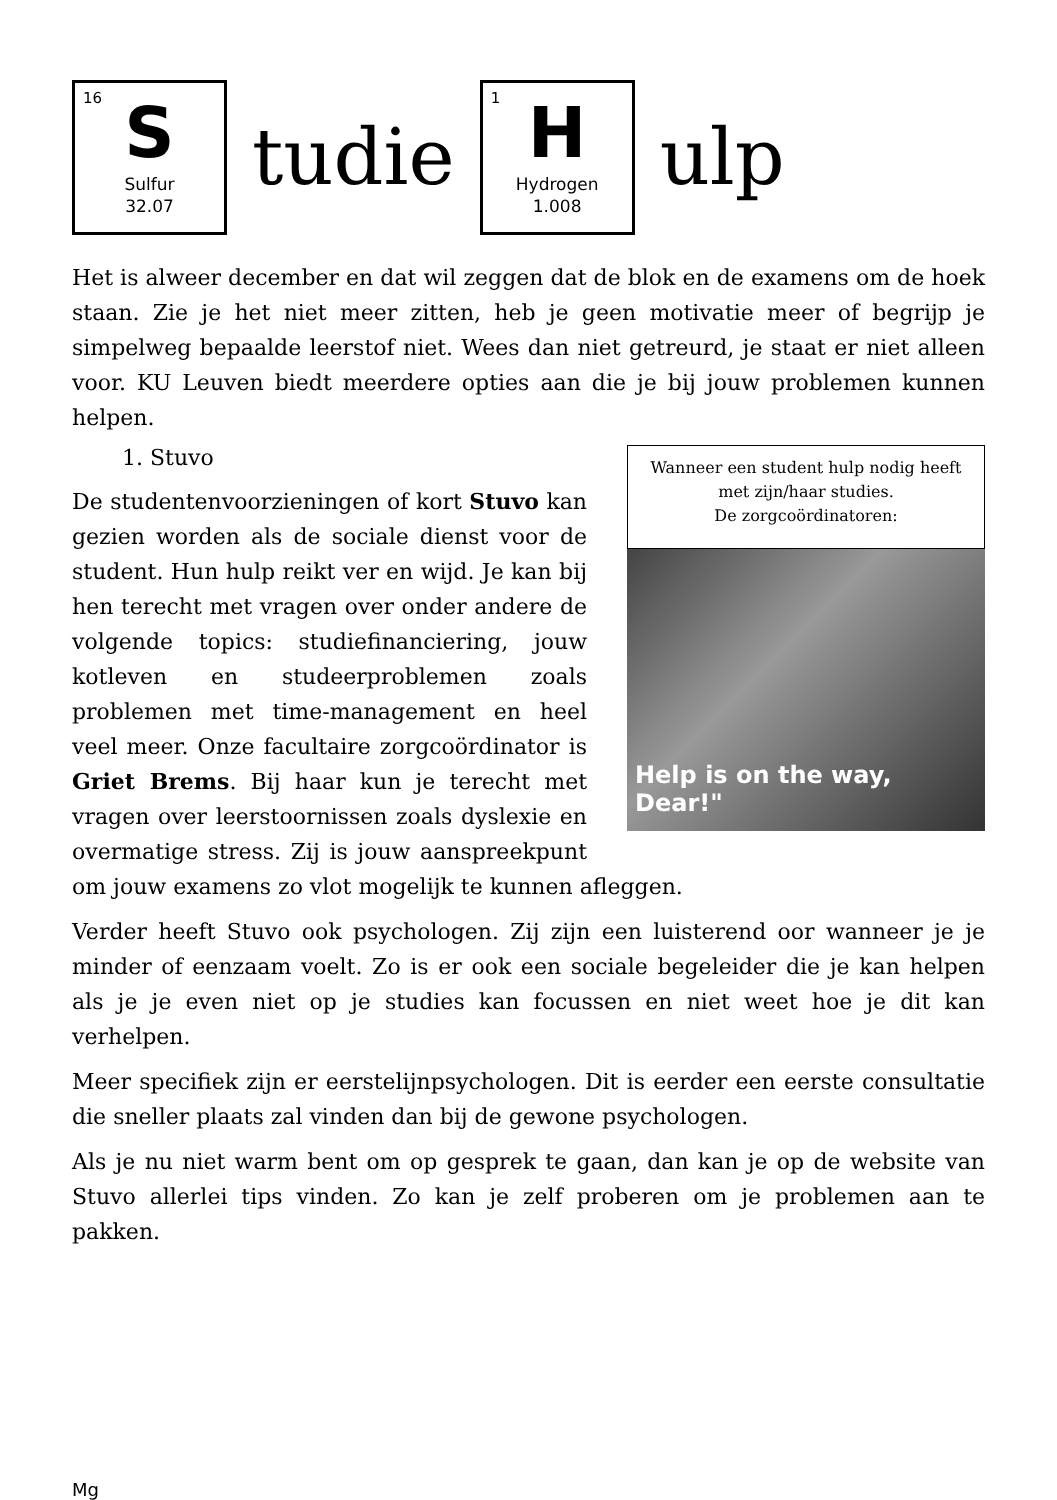16
S
Sulfur
32.07
tudie
1
H
Hydrogen
1.008
ulp
Het is alweer december en dat wil zeggen dat de blok en de examens om de hoek staan. Zie je het niet meer zitten, heb je geen motivatie meer of begrijp je simpelweg bepaalde leerstof niet. Wees dan niet getreurd, je staat er niet alleen voor. KU Leuven biedt meerdere opties aan die je bij jouw problemen kunnen helpen.
Wanneer een student hulp nodig heeft met zijn/haar studies.
De zorgcoördinatoren:
Help is on the way, Dear!"
1. Stuvo
De studentenvoorzieningen of kort Stuvo kan gezien worden als de sociale dienst voor de student. Hun hulp reikt ver en wijd. Je kan bij hen terecht met vragen over onder andere de volgende topics: studiefinanciering, jouw kotleven en studeerproblemen zoals problemen met time-management en heel veel meer. Onze facultaire zorgcoördinator is Griet Brems. Bij haar kun je terecht met vragen over leerstoornissen zoals dyslexie en overmatige stress. Zij is jouw aanspreekpunt om jouw examens zo vlot mogelijk te kunnen afleggen.
Verder heeft Stuvo ook psychologen. Zij zijn een luisterend oor wanneer je je minder of eenzaam voelt. Zo is er ook een sociale begeleider die je kan helpen als je je even niet op je studies kan focussen en niet weet hoe je dit kan verhelpen.
Meer specifiek zijn er eerstelijnpsychologen. Dit is eerder een eerste consultatie die sneller plaats zal vinden dan bij de gewone psychologen.
Als je nu niet warm bent om op gesprek te gaan, dan kan je op de website van Stuvo allerlei tips vinden. Zo kan je zelf proberen om je problemen aan te pakken.
Mg